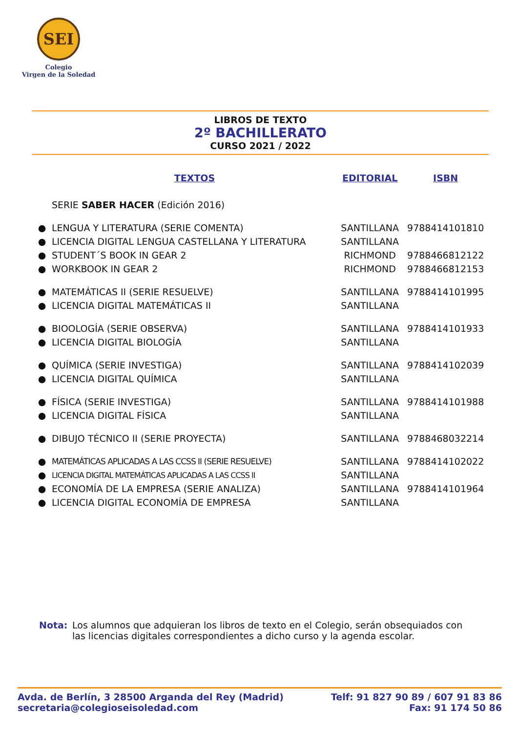SEI
Colegio
Virgen de la Soledad
LIBROS DE TEXTO
2º BACHILLERATO
CURSO 2021 / 2022
| | TEXTOS | EDITORIAL | ISBN |
| --- | --- | --- | --- |
| | SERIE SABER HACER (Edición 2016) | | |
| ● | LENGUA Y LITERATURA (SERIE COMENTA) | SANTILLANA | 9788414101810 |
| ● | LICENCIA DIGITAL LENGUA CASTELLANA Y LITERATURA | SANTILLANA | |
| ● | STUDENT´S BOOK IN GEAR 2 | RICHMOND | 9788466812122 |
| ● | WORKBOOK IN GEAR 2 | RICHMOND | 9788466812153 |
| ● | MATEMÁTICAS II (SERIE RESUELVE) | SANTILLANA | 9788414101995 |
| ● | LICENCIA DIGITAL MATEMÁTICAS II | SANTILLANA | |
| ● | BIOOLOGÍA (SERIE OBSERVA) | SANTILLANA | 9788414101933 |
| ● | LICENCIA DIGITAL BIOLOGÍA | SANTILLANA | |
| ● | QUÍMICA (SERIE INVESTIGA) | SANTILLANA | 9788414102039 |
| ● | LICENCIA DIGITAL QUÍMICA | SANTILLANA | |
| ● | FÍSICA (SERIE INVESTIGA) | SANTILLANA | 9788414101988 |
| ● | LICENCIA DIGITAL FÍSICA | SANTILLANA | |
| ● | DIBUJO TÉCNICO II (SERIE PROYECTA) | SANTILLANA | 9788468032214 |
| ● | MATEMÁTICAS APLICADAS A LAS CCSS II (SERIE RESUELVE) | SANTILLANA | 9788414102022 |
| ● | LICENCIA DIGITAL MATEMÁTICAS APLICADAS A LAS CCSS II | SANTILLANA | |
| ● | ECONOMÍA DE LA EMPRESA (SERIE ANALIZA) | SANTILLANA | 9788414101964 |
| ● | LICENCIA DIGITAL ECONOMÍA DE EMPRESA | SANTILLANA | |
Nota: Los alumnos que adquieran los libros de texto en el Colegio, serán obsequiados con las licencias digitales correspondientes a dicho curso y la agenda escolar.
Avda. de Berlín, 3 28500 Arganda del Rey (Madrid)
secretaria@colegioseisoledad.com
Telf: 91 827 90 89 / 607 91 83 86
Fax: 91 174 50 86